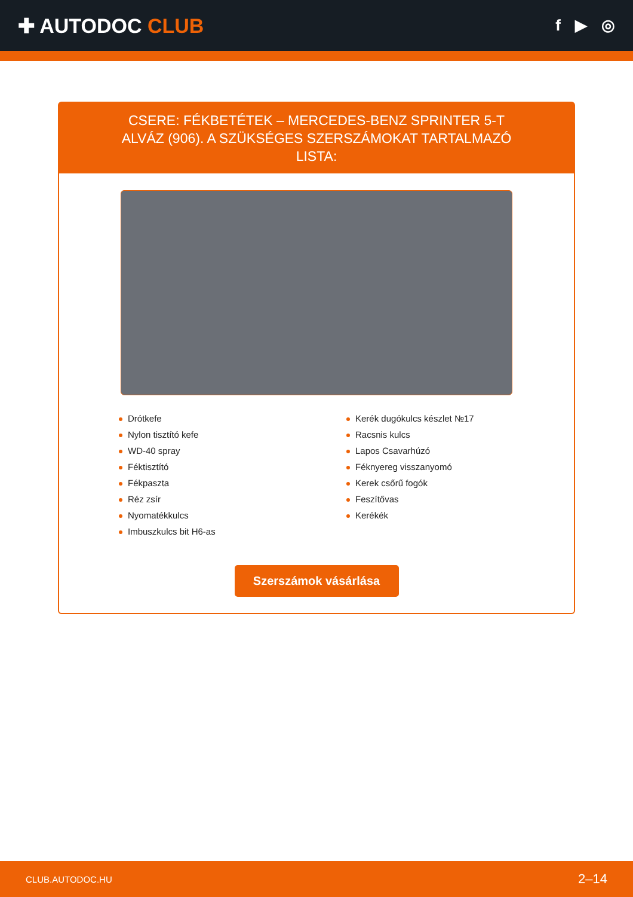✚ AUTODOC CLUB
f ▶ ◎
CSERE: FÉKBETÉTEK – MERCEDES-BENZ SPRINTER 5-T ALVÁZ (906). A SZÜKSÉGES SZERSZÁMOKAT TARTALMAZÓ LISTA:
Drótkefe
Nylon tisztító kefe
WD-40 spray
Féktisztító
Fékpaszta
Réz zsír
Nyomatékkulcs
Imbuszkulcs bit H6-as
Kerék dugókulcs készlet №17
Racsnis kulcs
Lapos Csavarhúzó
Féknyereg visszanyomó
Kerek csőrű fogók
Feszítővas
Kerékék
Szerszámok vásárlása
CLUB.AUTODOC.HU 2–14